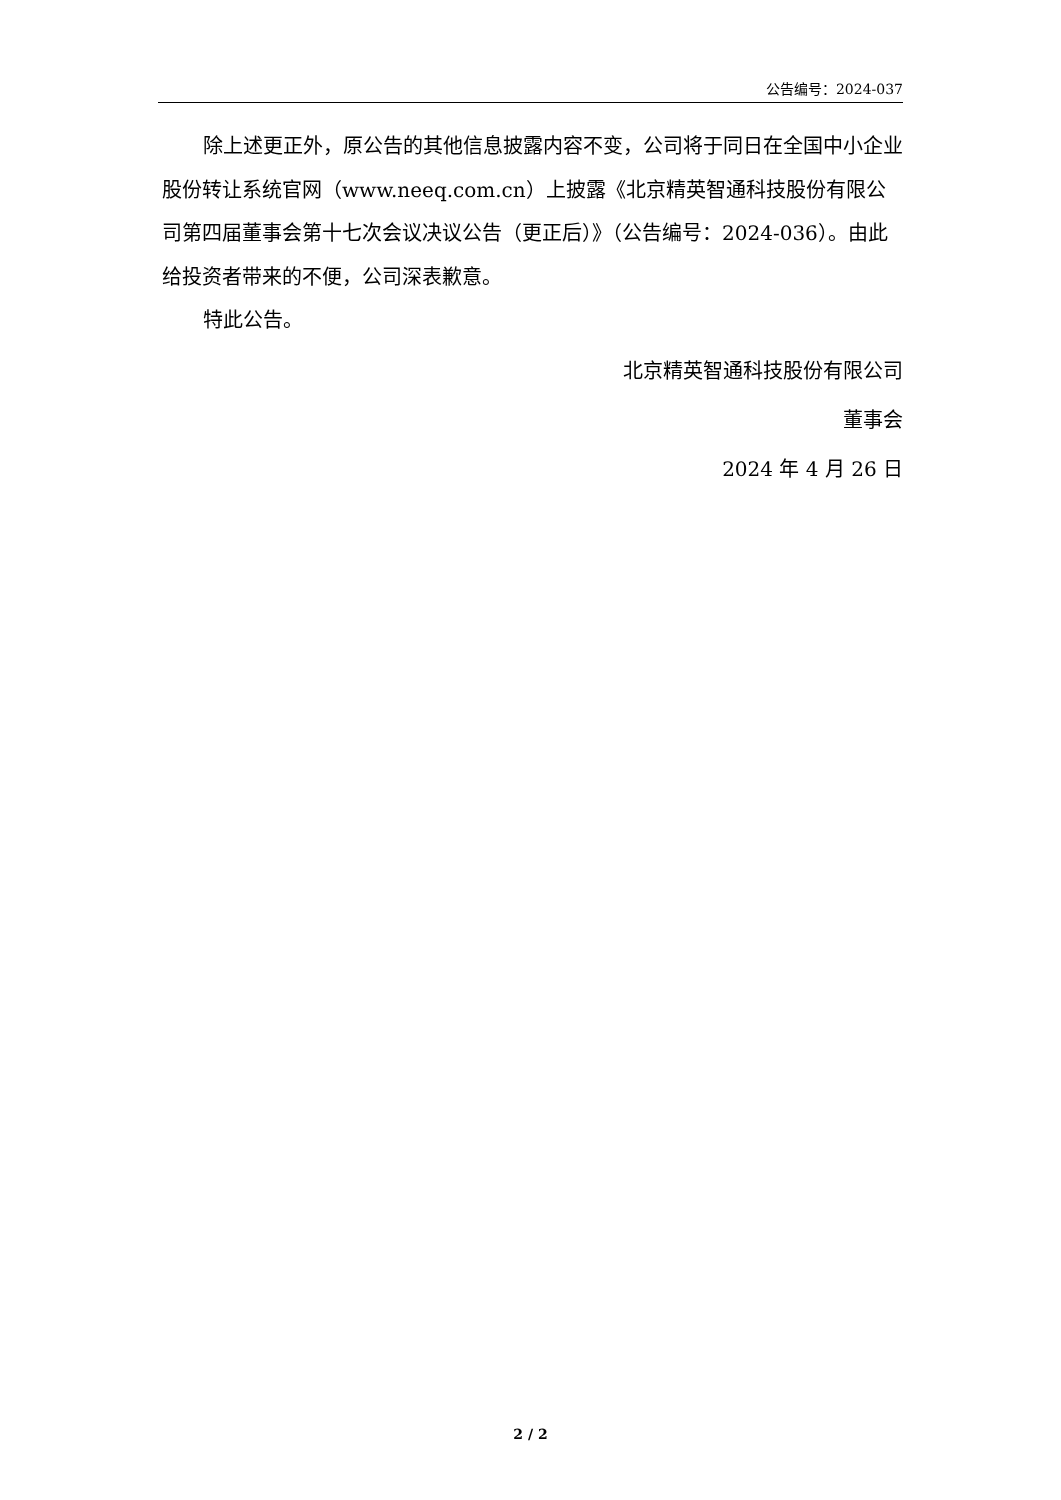公告编号：2024-037
除上述更正外，原公告的其他信息披露内容不变，公司将于同日在全国中小企业股份转让系统官网（www.neeq.com.cn）上披露《北京精英智通科技股份有限公司第四届董事会第十七次会议决议公告（更正后）》（公告编号：2024-036）。由此给投资者带来的不便，公司深表歉意。
特此公告。
北京精英智通科技股份有限公司
董事会
2024 年 4 月 26 日
2 / 2